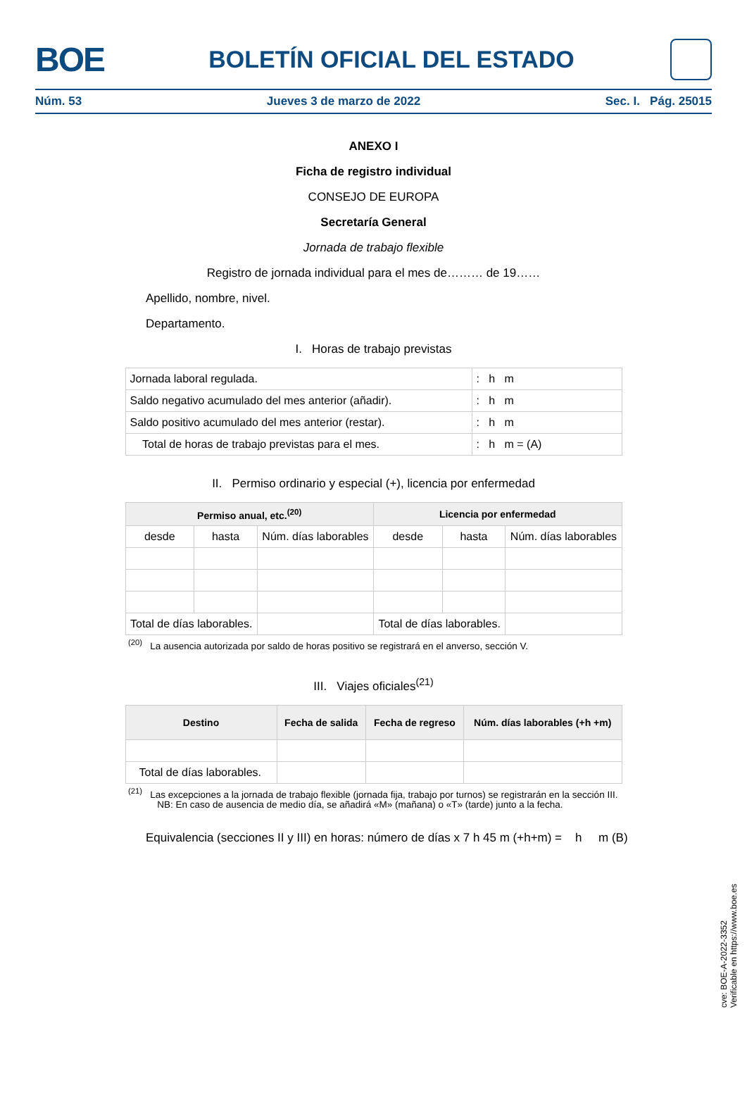BOE
BOLETÍN OFICIAL DEL ESTADO
Núm. 53 Jueves 3 de marzo de 2022 Sec. I. Pág. 25015
ANEXO I
Ficha de registro individual
CONSEJO DE EUROPA
Secretaría General
Jornada de trabajo flexible
Registro de jornada individual para el mes de……… de 19……
Apellido, nombre, nivel.
Departamento.
I. Horas de trabajo previstas
| Jornada laboral regulada. | : h m |
| Saldo negativo acumulado del mes anterior (añadir). | : h m |
| Saldo positivo acumulado del mes anterior (restar). | : h m |
| Total de horas de trabajo previstas para el mes. | : h m = (A) |
II. Permiso ordinario y especial (+), licencia por enfermedad
| Permiso anual, etc.<sup>(20)</sup> | | | Licencia por enfermedad | | |
| --- | --- | --- | --- | --- | --- |
| desde | hasta | Núm. días laborables | desde | hasta | Núm. días laborables |
| Total de días laborables. | | | Total de días laborables. | | |
<sup>(20)</sup> La ausencia autorizada por saldo de horas positivo se registrará en el anverso, sección V.
III. Viajes oficiales<sup>(21)</sup>
| Destino | Fecha de salida | Fecha de regreso | Núm. días laborables (+h +m) |
| --- | --- | --- | --- |
| Total de días laborables. | | | |
<sup>(21)</sup> Las excepciones a la jornada de trabajo flexible (jornada fija, trabajo por turnos) se registrarán en la sección III.
NB: En caso de ausencia de medio día, se añadirá «M» (mañana) o «T» (tarde) junto a la fecha.
Equivalencia (secciones II y III) en horas: número de días x 7 h 45 m (+h+m) = h m (B)
cve: BOE-A-2022-3352
Verificable en https://www.boe.es